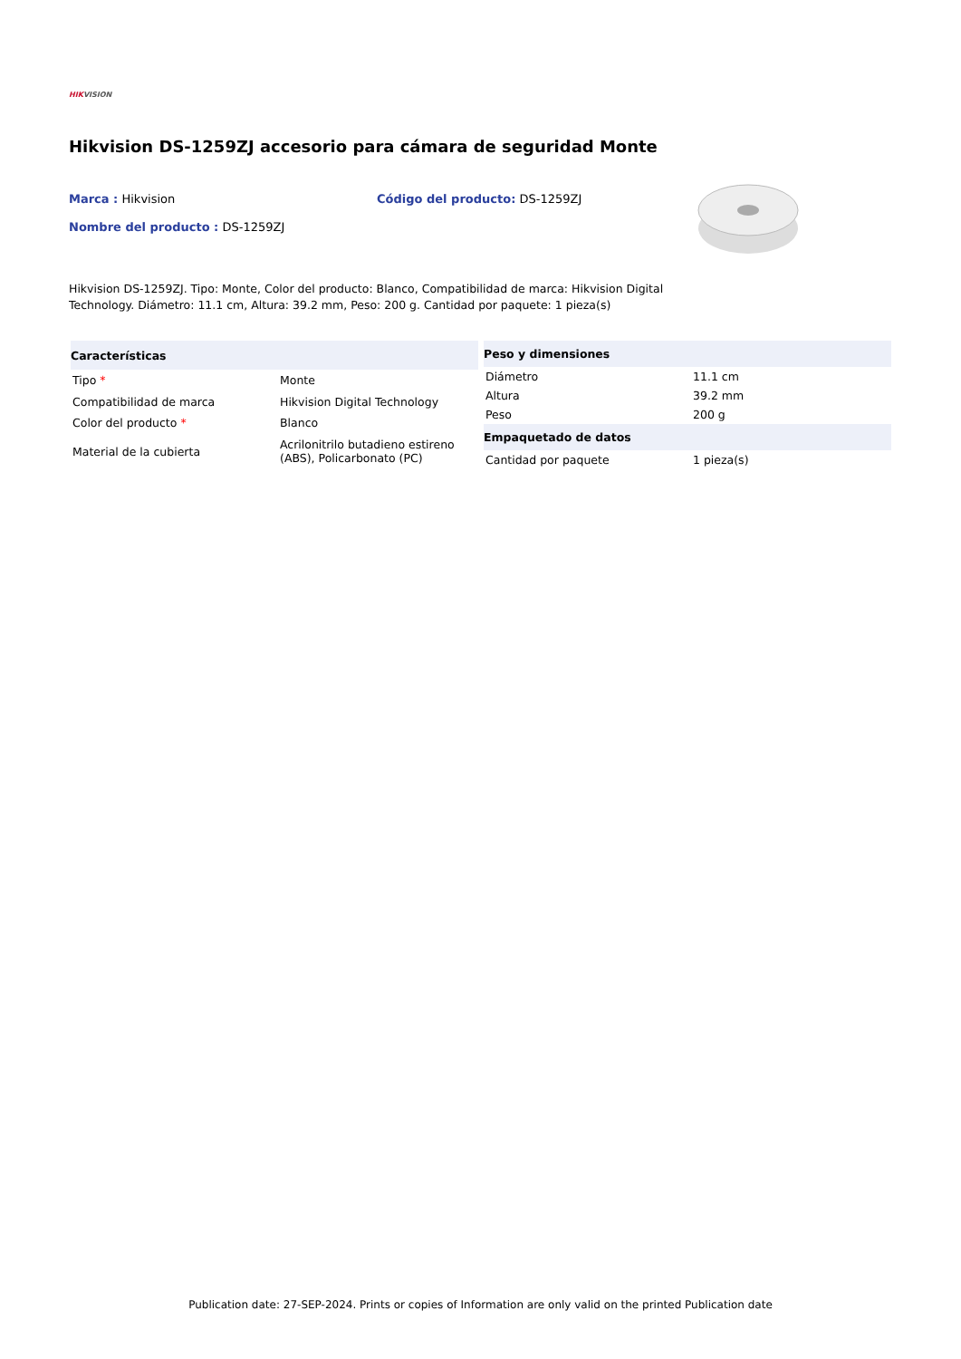HIKVISION
Hikvision DS-1259ZJ accesorio para cámara de seguridad Monte
Marca : Hikvision Código del producto: DS-1259ZJ
Nombre del producto : DS-1259ZJ
Hikvision DS-1259ZJ. Tipo: Monte, Color del producto: Blanco, Compatibilidad de marca: Hikvision Digital Technology. Diámetro: 11.1 cm, Altura: 39.2 mm, Peso: 200 g. Cantidad por paquete: 1 pieza(s)
| Características | |
| --- | --- |
| Tipo * | Monte |
| Compatibilidad de marca | Hikvision Digital Technology |
| Color del producto * | Blanco |
| Material de la cubierta | Acrilonitrilo butadieno estireno (ABS), Policarbonato (PC) |
| Peso y dimensiones | |
| --- | --- |
| Diámetro | 11.1 cm |
| Altura | 39.2 mm |
| Peso | 200 g |
| Empaquetado de datos | |
| Cantidad por paquete | 1 pieza(s) |
Publication date: 27-SEP-2024. Prints or copies of Information are only valid on the printed Publication date